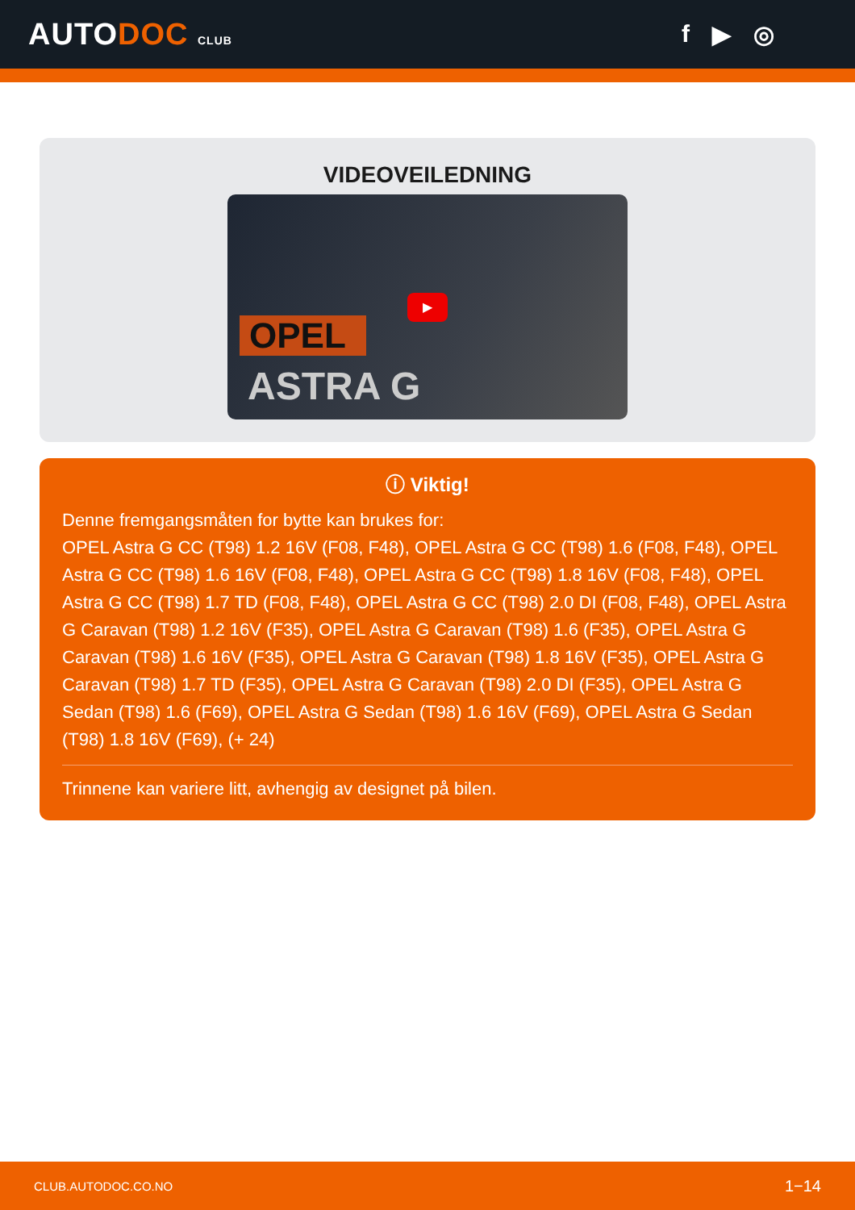AUTODOC CLUB
f ▶ ◎
VIDEOVEILEDNING
▶
OPEL
ASTRA G
ⓘ Viktig!
Denne fremgangsmåten for bytte kan brukes for:
OPEL Astra G CC (T98) 1.2 16V (F08, F48), OPEL Astra G CC (T98) 1.6 (F08, F48), OPEL Astra G CC (T98) 1.6 16V (F08, F48), OPEL Astra G CC (T98) 1.8 16V (F08, F48), OPEL Astra G CC (T98) 1.7 TD (F08, F48), OPEL Astra G CC (T98) 2.0 DI (F08, F48), OPEL Astra G Caravan (T98) 1.2 16V (F35), OPEL Astra G Caravan (T98) 1.6 (F35), OPEL Astra G Caravan (T98) 1.6 16V (F35), OPEL Astra G Caravan (T98) 1.8 16V (F35), OPEL Astra G Caravan (T98) 1.7 TD (F35), OPEL Astra G Caravan (T98) 2.0 DI (F35), OPEL Astra G Sedan (T98) 1.6 (F69), OPEL Astra G Sedan (T98) 1.6 16V (F69), OPEL Astra G Sedan (T98) 1.8 16V (F69), (+ 24)
Trinnene kan variere litt, avhengig av designet på bilen.
CLUB.AUTODOC.CO.NO 1−14